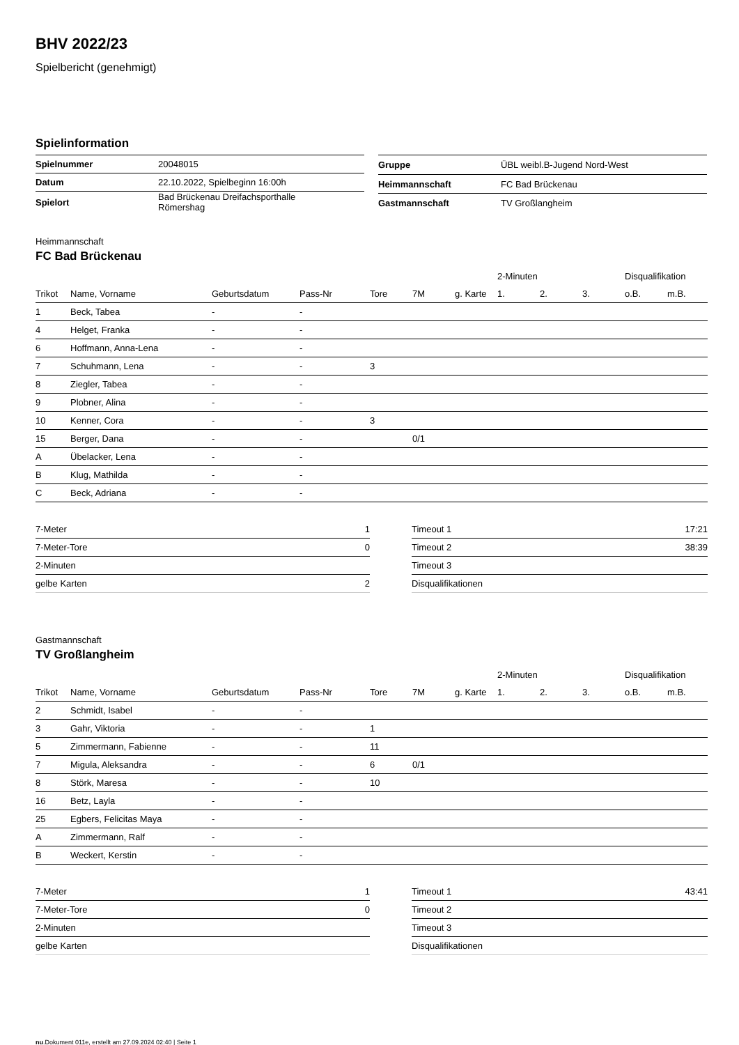BHV 2022/23
Spielbericht (genehmigt)
Spielinformation
| Spielnummer | 20048015 |
| Datum | 22.10.2022, Spielbeginn 16:00h |
| Spielort | Bad Brückenau Dreifachsporthalle Römershag |
| Gruppe | ÜBL weibl.B-Jugend Nord-West |
| Heimmannschaft | FC Bad Brückenau |
| Gastmannschaft | TV Großlangheim |
Heimmannschaft
FC Bad Brückenau
| | | | | | | | 2-Minuten | | | Disqualifikation | |
| --- | --- | --- | --- | --- | --- | --- | --- | --- | --- | --- | --- |
| Trikot | Name, Vorname | Geburtsdatum | Pass-Nr | Tore | 7M | g. Karte | 1. | 2. | 3. | o.B. | m.B. |
| 1 | Beck, Tabea | - | - | | | | | | | | |
| 4 | Helget, Franka | - | - | | | | | | | | |
| 6 | Hoffmann, Anna-Lena | - | - | | | | | | | | |
| 7 | Schuhmann, Lena | - | - | 3 | | | | | | | |
| 8 | Ziegler, Tabea | - | - | | | | | | | | |
| 9 | Plobner, Alina | - | - | | | | | | | | |
| 10 | Kenner, Cora | - | - | 3 | | | | | | | |
| 15 | Berger, Dana | - | - | | 0/1 | | | | | | |
| A | Übelacker, Lena | - | - | | | | | | | | |
| B | Klug, Mathilda | - | - | | | | | | | | |
| C | Beck, Adriana | - | - | | | | | | | | |
| 7-Meter | 1 |
| 7-Meter-Tore | 0 |
| 2-Minuten | |
| gelbe Karten | 2 |
| Timeout 1 | 17:21 |
| Timeout 2 | 38:39 |
| Timeout 3 | |
| Disqualifikationen | |
Gastmannschaft
TV Großlangheim
| | | | | | | | 2-Minuten | | | Disqualifikation | |
| --- | --- | --- | --- | --- | --- | --- | --- | --- | --- | --- | --- |
| Trikot | Name, Vorname | Geburtsdatum | Pass-Nr | Tore | 7M | g. Karte | 1. | 2. | 3. | o.B. | m.B. |
| 2 | Schmidt, Isabel | - | - | | | | | | | | |
| 3 | Gahr, Viktoria | - | - | 1 | | | | | | | |
| 5 | Zimmermann, Fabienne | - | - | 11 | | | | | | | |
| 7 | Migula, Aleksandra | - | - | 6 | 0/1 | | | | | | |
| 8 | Störk, Maresa | - | - | 10 | | | | | | | |
| 16 | Betz, Layla | - | - | | | | | | | | |
| 25 | Egbers, Felicitas Maya | - | - | | | | | | | | |
| A | Zimmermann, Ralf | - | - | | | | | | | | |
| B | Weckert, Kerstin | - | - | | | | | | | | |
| 7-Meter | 1 |
| 7-Meter-Tore | 0 |
| 2-Minuten | |
| gelbe Karten | |
| Timeout 1 | 43:41 |
| Timeout 2 | |
| Timeout 3 | |
| Disqualifikationen | |
nu.Dokument 011e, erstellt am 27.09.2024 02:40 | Seite 1